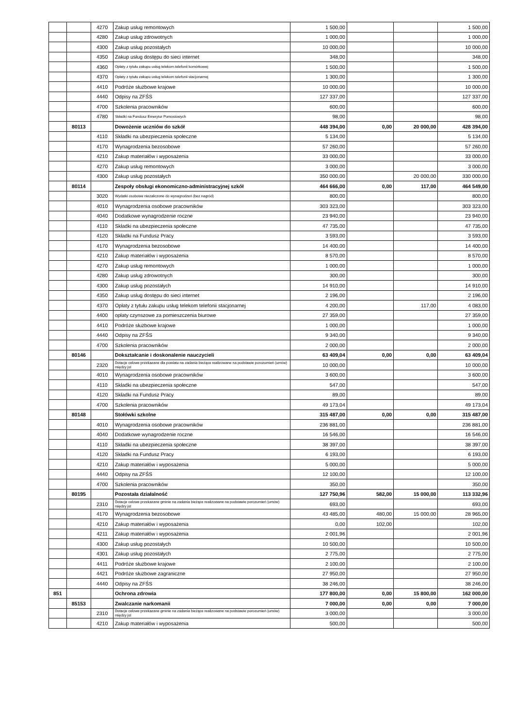| | | 4270 | Zakup usług remontowych | 1 500,00 | | | 1 500,00 |
| | | 4280 | Zakup usług zdrowotnych | 1 000,00 | | | 1 000,00 |
| | | 4300 | Zakup usług pozostałych | 10 000,00 | | | 10 000,00 |
| | | 4350 | Zakup usług dostępu do sieci internet | 348,00 | | | 348,00 |
| | | 4360 | Opłaty z tytułu zakupu usług telekom.telefonii komórkowej | 1 500,00 | | | 1 500,00 |
| | | 4370 | Opłaty z tytułu zakupu usług telekom telefonii stacjonarnej | 1 300,00 | | | 1 300,00 |
| | | 4410 | Podróże służbowe krajowe | 10 000,00 | | | 10 000,00 |
| | | 4440 | Odpisy na ZFŚS | 127 337,00 | | | 127 337,00 |
| | | 4700 | Szkolenia pracowników | 600,00 | | | 600,00 |
| | | 4780 | Składki na Fundusz Emerytur Pomostowych | 98,00 | | | 98,00 |
| | 80113 | | Dowożenie uczniów do szkół | 448 394,00 | 0,00 | 20 000,00 | 428 394,00 |
| | | 4110 | Składki na ubezpieczenia społeczne | 5 134,00 | | | 5 134,00 |
| | | 4170 | Wynagrodzenia bezosobowe | 57 260,00 | | | 57 260,00 |
| | | 4210 | Zakup materiałów i wyposażenia | 33 000,00 | | | 33 000,00 |
| | | 4270 | Zakup usług remontowych | 3 000,00 | | | 3 000,00 |
| | | 4300 | Zakup usług pozostałych | 350 000,00 | | 20 000,00 | 330 000,00 |
| | 80114 | | Zespoły obsługi ekonomiczno-administracyjnej szkół | 464 666,00 | 0,00 | 117,00 | 464 549,00 |
| | | 3020 | Wydatki osobowe niezaliczone do wynagrodzeń (bez nagród) | 800,00 | | | 800,00 |
| | | 4010 | Wynagrodzenia osobowe pracowników | 303 323,00 | | | 303 323,00 |
| | | 4040 | Dodatkowe wynagrodzenie roczne | 23 940,00 | | | 23 940,00 |
| | | 4110 | Składki na ubezpieczenia społeczne | 47 735,00 | | | 47 735,00 |
| | | 4120 | Składki na Fundusz Pracy | 3 593,00 | | | 3 593,00 |
| | | 4170 | Wynagrodzenia bezosobowe | 14 400,00 | | | 14 400,00 |
| | | 4210 | Zakup materiałów i wyposażenia | 8 570,00 | | | 8 570,00 |
| | | 4270 | Zakup usług remontowych | 1 000,00 | | | 1 000,00 |
| | | 4280 | Zakup usług zdrowotnych | 300,00 | | | 300,00 |
| | | 4300 | Zakup usług pozostałych | 14 910,00 | | | 14 910,00 |
| | | 4350 | Zakup usług dostępu do sieci internet | 2 196,00 | | | 2 196,00 |
| | | 4370 | Opłaty z tytułu zakupu usług telekom telefonii stacjonarnej | 4 200,00 | | 117,00 | 4 083,00 |
| | | 4400 | opłaty czynszowe za pomieszczenia biurowe | 27 359,00 | | | 27 359,00 |
| | | 4410 | Podróże służbowe krajowe | 1 000,00 | | | 1 000,00 |
| | | 4440 | Odpisy na ZFŚS | 9 340,00 | | | 9 340,00 |
| | | 4700 | Szkolenia pracowników | 2 000,00 | | | 2 000,00 |
| | 80146 | | Dokształcanie i doskonalenie nauczycieli | 63 409,04 | 0,00 | 0,00 | 63 409,04 |
| | | 2320 | Dotacje celowe przekazane dla powiatu na zadania bieżące realizowane na podstawie porozumień (umów) między jst | 10 000,00 | | | 10 000,00 |
| | | 4010 | Wynagrodzenia osobowe pracowników | 3 600,00 | | | 3 600,00 |
| | | 4110 | Składki na ubezpieczenia społeczne | 547,00 | | | 547,00 |
| | | 4120 | Składki na Fundusz Pracy | 89,00 | | | 89,00 |
| | | 4700 | Szkolenia pracowników | 49 173,04 | | | 49 173,04 |
| | 80148 | | Stołówki szkolne | 315 487,00 | 0,00 | 0,00 | 315 487,00 |
| | | 4010 | Wynagrodzenia osobowe pracowników | 236 881,00 | | | 236 881,00 |
| | | 4040 | Dodatkowe wynagrodzenie roczne | 16 546,00 | | | 16 546,00 |
| | | 4110 | Składki na ubezpieczenia społeczne | 38 397,00 | | | 38 397,00 |
| | | 4120 | Składki na Fundusz Pracy | 6 193,00 | | | 6 193,00 |
| | | 4210 | Zakup materiałów i wyposażenia | 5 000,00 | | | 5 000,00 |
| | | 4440 | Odpisy na ZFŚS | 12 100,00 | | | 12 100,00 |
| | | 4700 | Szkolenia pracowników | 350,00 | | | 350,00 |
| | 80195 | | Pozostała działalność | 127 750,96 | 582,00 | 15 000,00 | 113 332,96 |
| | | 2310 | Dotacje celowe przekazane gminie na zadania bieżące realizowane na podstawie porozumień (umów) między jst | 693,00 | | | 693,00 |
| | | 4170 | Wynagrodzenia bezosobowe | 43 485,00 | 480,00 | 15 000,00 | 28 965,00 |
| | | 4210 | Zakup materiałów i wyposażenia | 0,00 | 102,00 | | 102,00 |
| | | 4211 | Zakup materiałów i wyposażenia | 2 001,96 | | | 2 001,96 |
| | | 4300 | Zakup usług pozostałych | 10 500,00 | | | 10 500,00 |
| | | 4301 | Zakup usług pozostałych | 2 775,00 | | | 2 775,00 |
| | | 4411 | Podróże służbowe krajowe | 2 100,00 | | | 2 100,00 |
| | | 4421 | Podróże służbowe zagraniczne | 27 950,00 | | | 27 950,00 |
| | | 4440 | Odpisy na ZFŚS | 38 246,00 | | | 38 246,00 |
| 851 | | | Ochrona zdrowia | 177 800,00 | 0,00 | 15 800,00 | 162 000,00 |
| | 85153 | | Zwalczanie narkomanii | 7 000,00 | 0,00 | 0,00 | 7 000,00 |
| | | 2310 | Dotacje celowe przekazane gminie na zadania bieżące realizowane na podstawie porozumień (umów) między jst | 3 000,00 | | | 3 000,00 |
| | | 4210 | Zakup materiałów i wyposażenia | 500,00 | | | 500,00 |